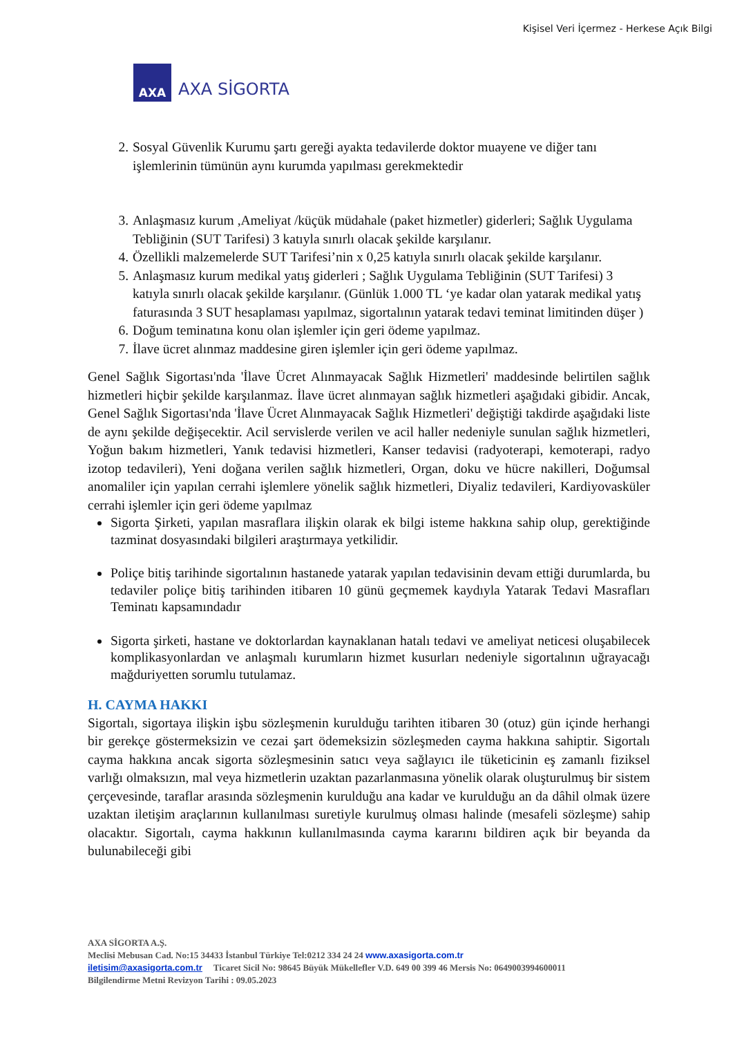Kişisel Veri İçermez - Herkese Açık Bilgi
AXA
AXA SİGORTA
2. Sosyal Güvenlik Kurumu şartı gereği ayakta tedavilerde doktor muayene ve diğer tanı işlemlerinin tümünün aynı kurumda yapılması gerekmektedir
3. Anlaşmasız kurum ,Ameliyat /küçük müdahale (paket hizmetler) giderleri; Sağlık Uygulama Tebliğinin (SUT Tarifesi) 3 katıyla sınırlı olacak şekilde karşılanır.
4. Özellikli malzemelerde SUT Tarifesi’nin x 0,25 katıyla sınırlı olacak şekilde karşılanır.
5. Anlaşmasız kurum medikal yatış giderleri ; Sağlık Uygulama Tebliğinin (SUT Tarifesi) 3 katıyla sınırlı olacak şekilde karşılanır. (Günlük 1.000 TL ‘ye kadar olan yatarak medikal yatış faturasında 3 SUT hesaplaması yapılmaz, sigortalının yatarak tedavi teminat limitinden düşer )
6. Doğum teminatına konu olan işlemler için geri ödeme yapılmaz.
7. İlave ücret alınmaz maddesine giren işlemler için geri ödeme yapılmaz.
Genel Sağlık Sigortası'nda 'İlave Ücret Alınmayacak Sağlık Hizmetleri' maddesinde belirtilen sağlık hizmetleri hiçbir şekilde karşılanmaz. İlave ücret alınmayan sağlık hizmetleri aşağıdaki gibidir. Ancak, Genel Sağlık Sigortası'nda 'İlave Ücret Alınmayacak Sağlık Hizmetleri' değiştiği takdirde aşağıdaki liste de aynı şekilde değişecektir. Acil servislerde verilen ve acil haller nedeniyle sunulan sağlık hizmetleri, Yoğun bakım hizmetleri, Yanık tedavisi hizmetleri, Kanser tedavisi (radyoterapi, kemoterapi, radyo izotop tedavileri), Yeni doğana verilen sağlık hizmetleri, Organ, doku ve hücre nakilleri, Doğumsal anomaliler için yapılan cerrahi işlemlere yönelik sağlık hizmetleri, Diyaliz tedavileri, Kardiyovasküler cerrahi işlemler için geri ödeme yapılmaz
Sigorta Şirketi, yapılan masraflara ilişkin olarak ek bilgi isteme hakkına sahip olup, gerektiğinde tazminat dosyasındaki bilgileri araştırmaya yetkilidir.
Poliçe bitiş tarihinde sigortalının hastanede yatarak yapılan tedavisinin devam ettiği durumlarda, bu tedaviler poliçe bitiş tarihinden itibaren 10 günü geçmemek kaydıyla Yatarak Tedavi Masrafları Teminatı kapsamındadır
Sigorta şirketi, hastane ve doktorlardan kaynaklanan hatalı tedavi ve ameliyat neticesi oluşabilecek komplikasyonlardan ve anlaşmalı kurumların hizmet kusurları nedeniyle sigortalının uğrayacağı mağduriyetten sorumlu tutulamaz.
H. CAYMA HAKKI
Sigortalı, sigortaya ilişkin işbu sözleşmenin kurulduğu tarihten itibaren 30 (otuz) gün içinde herhangi bir gerekçe göstermeksizin ve cezai şart ödemeksizin sözleşmeden cayma hakkına sahiptir. Sigortalı cayma hakkına ancak sigorta sözleşmesinin satıcı veya sağlayıcı ile tüketicinin eş zamanlı fiziksel varlığı olmaksızın, mal veya hizmetlerin uzaktan pazarlanmasına yönelik olarak oluşturulmuş bir sistem çerçevesinde, taraflar arasında sözleşmenin kurulduğu ana kadar ve kurulduğu an da dâhil olmak üzere uzaktan iletişim araçlarının kullanılması suretiyle kurulmuş olması halinde (mesafeli sözleşme) sahip olacaktır. Sigortalı, cayma hakkının kullanılmasında cayma kararını bildiren açık bir beyanda da bulunabileceği gibi
AXA SİGORTA A.Ş.
Meclisi Mebusan Cad. No:15 34433 İstanbul Türkiye Tel:0212 334 24 24 www.axasigorta.com.tr
iletisim@axasigorta.com.tr Ticaret Sicil No: 98645 Büyük Mükellefler V.D. 649 00 399 46 Mersis No: 0649003994600011
Bilgilendirme Metni Revizyon Tarihi : 09.05.2023